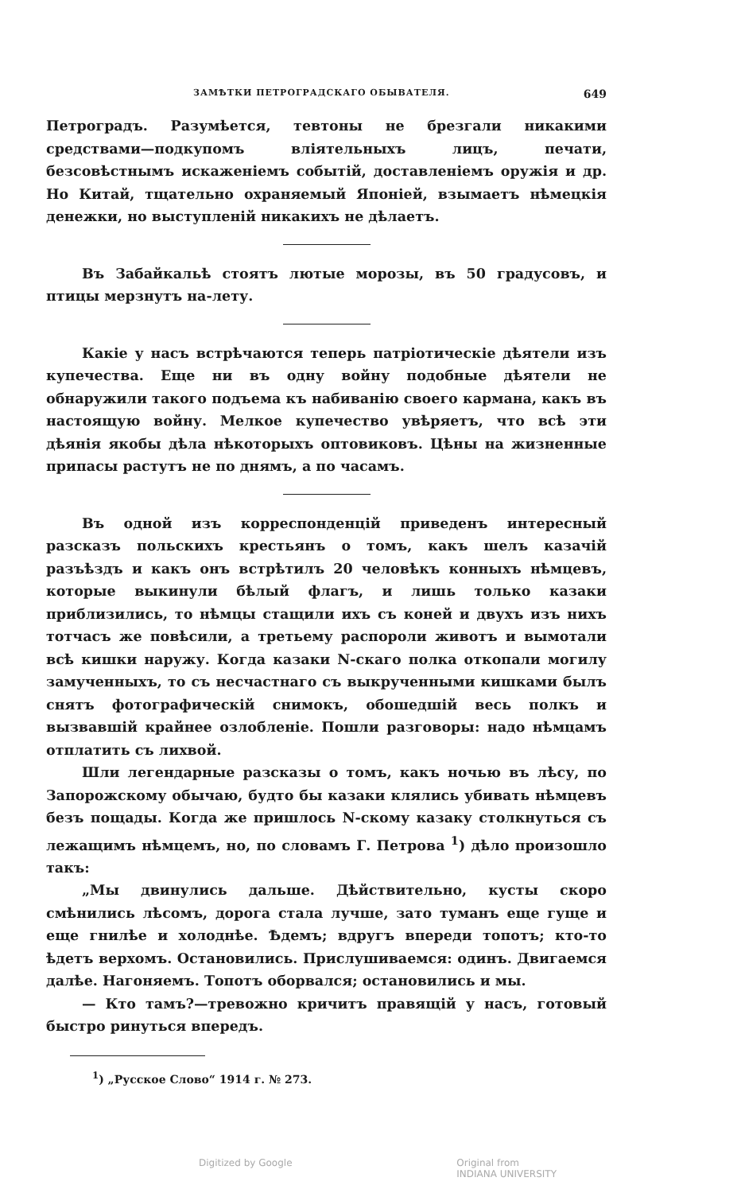ЗАМѢТКИ ПЕТРОГРАДСКАГО ОБЫВАТЕЛЯ. 649
Петроградъ. Разумѣется, тевтоны не брезгали никакими средствами—подкупомъ вліятельныхъ лицъ, печати, безсовѣстнымъ искаженіемъ событій, доставленіемъ оружія и др. Но Китай, тщательно охраняемый Японіей, взымаетъ нѣмецкія денежки, но выступленій никакихъ не дѣлаетъ.
Въ Забайкальѣ стоятъ лютые морозы, въ 50 градусовъ, и птицы мерзнутъ на-лету.
Какіе у насъ встрѣчаются теперь патріотическіе дѣятели изъ купечества. Еще ни въ одну войну подобные дѣятели не обнаружили такого подъема къ набиванію своего кармана, какъ въ настоящую войну. Мелкое купечество увѣряетъ, что всѣ эти дѣянія якобы дѣла нѣкоторыхъ оптовиковъ. Цѣны на жизненные припасы растутъ не по днямъ, а по часамъ.
Въ одной изъ корреспонденцій приведенъ интересный разсказъ польскихъ крестьянъ о томъ, какъ шелъ казачій разъѣздъ и какъ онъ встрѣтилъ 20 человѣкъ конныхъ нѣмцевъ, которые выкинули бѣлый флагъ, и лишь только казаки приблизились, то нѣмцы стащили ихъ съ коней и двухъ изъ нихъ тотчасъ же повѣсили, а третьему распороли животъ и вымотали всѣ кишки наружу. Когда казаки N-скаго полка откопали могилу замученныхъ, то съ несчастнаго съ выкрученными кишками былъ снятъ фотографическій снимокъ, обошедшій весь полкъ и вызвавшій крайнее озлобленіе. Пошли разговоры: надо нѣмцамъ отплатить съ лихвой.
Шли легендарные разсказы о томъ, какъ ночью въ лѣсу, по Запорожскому обычаю, будто бы казаки клялись убивать нѣмцевъ безъ пощады. Когда же пришлось N-скому казаку столкнуться съ лежащимъ нѣмцемъ, но, по словамъ Г. Петрова <sup>1</sup>) дѣло произошло такъ:
„Мы двинулись дальше. Дѣйствительно, кусты скоро смѣнились лѣсомъ, дорога стала лучше, зато туманъ еще гуще и еще гнилѣе и холоднѣе. Ѣдемъ; вдругъ впереди топотъ; кто-то ѣдетъ верхомъ. Остановились. Прислушиваемся: одинъ. Двигаемся далѣе. Нагоняемъ. Топотъ оборвался; остановились и мы.
— Кто тамъ?—тревожно кричитъ правящій у насъ, готовый быстро ринуться впередъ.
<sup>1</sup>) „Русское Слово“ 1914 г. № 273.
Digitized by Google Original from
INDIANA UNIVERSITY